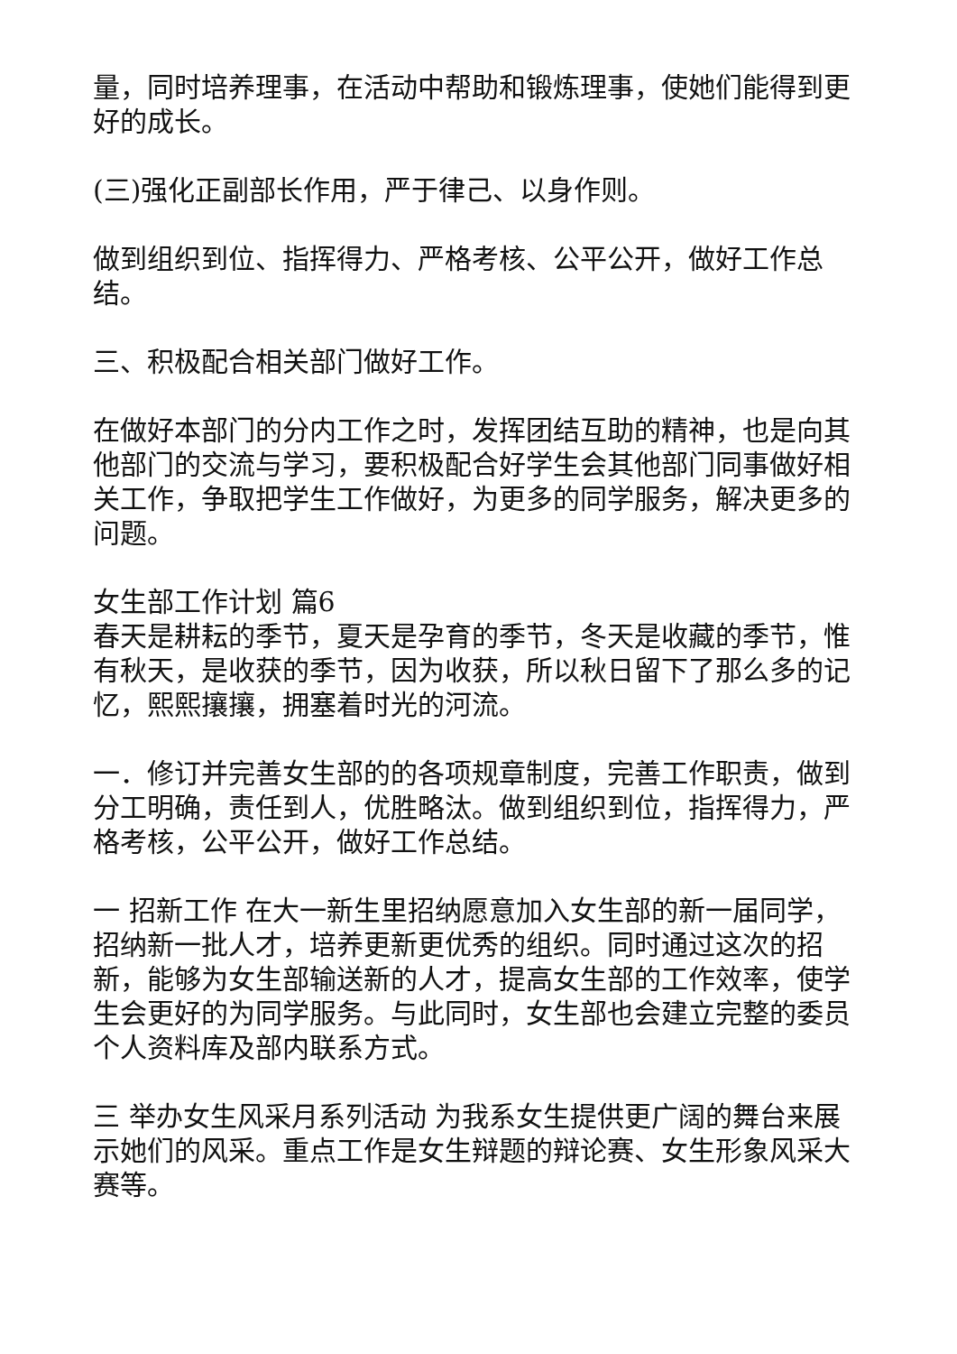量，同时培养理事，在活动中帮助和锻炼理事，使她们能得到更好的成长。
(三)强化正副部长作用，严于律己、以身作则。
做到组织到位、指挥得力、严格考核、公平公开，做好工作总结。
三、积极配合相关部门做好工作。
在做好本部门的分内工作之时，发挥团结互助的精神，也是向其他部门的交流与学习，要积极配合好学生会其他部门同事做好相关工作，争取把学生工作做好，为更多的同学服务，解决更多的问题。
女生部工作计划 篇6
春天是耕耘的季节，夏天是孕育的季节，冬天是收藏的季节，惟有秋天，是收获的季节，因为收获，所以秋日留下了那么多的记忆，熙熙攘攘，拥塞着时光的河流。
一．修订并完善女生部的的各项规章制度，完善工作职责，做到分工明确，责任到人，优胜略汰。做到组织到位，指挥得力，严格考核，公平公开，做好工作总结。
一 招新工作 在大一新生里招纳愿意加入女生部的新一届同学，招纳新一批人才，培养更新更优秀的组织。同时通过这次的招新，能够为女生部输送新的人才，提高女生部的工作效率，使学生会更好的为同学服务。与此同时，女生部也会建立完整的委员个人资料库及部内联系方式。
三 举办女生风采月系列活动 为我系女生提供更广阔的舞台来展示她们的风采。重点工作是女生辩题的辩论赛、女生形象风采大赛等。